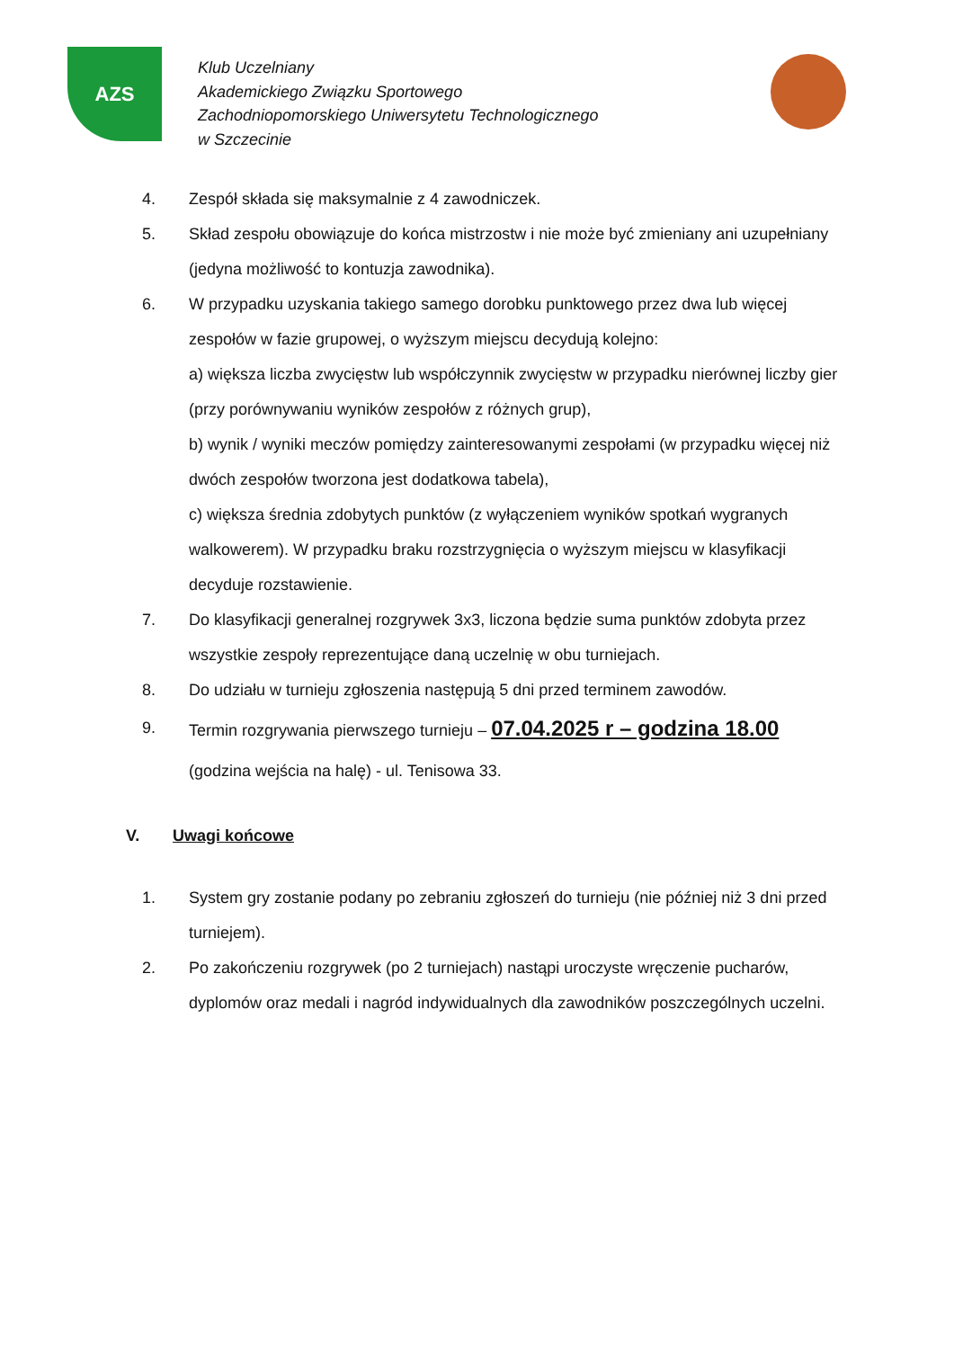AZS
Klub Uczelniany
Akademickiego Związku Sportowego
Zachodniopomorskiego Uniwersytetu Technologicznego
w Szczecinie
4. Zespół składa się maksymalnie z 4 zawodniczek.
5. Skład zespołu obowiązuje do końca mistrzostw i nie może być zmieniany ani uzupełniany (jedyna możliwość to kontuzja zawodnika).
6. W przypadku uzyskania takiego samego dorobku punktowego przez dwa lub więcej zespołów w fazie grupowej, o wyższym miejscu decydują kolejno:
a) większa liczba zwycięstw lub współczynnik zwycięstw w przypadku nierównej liczby gier (przy porównywaniu wyników zespołów z różnych grup),
b) wynik / wyniki meczów pomiędzy zainteresowanymi zespołami (w przypadku więcej niż dwóch zespołów tworzona jest dodatkowa tabela),
c) większa średnia zdobytych punktów (z wyłączeniem wyników spotkań wygranych walkowerem). W przypadku braku rozstrzygnięcia o wyższym miejscu w klasyfikacji decyduje rozstawienie.
7. Do klasyfikacji generalnej rozgrywek 3x3, liczona będzie suma punktów zdobyta przez wszystkie zespoły reprezentujące daną uczelnię w obu turniejach.
8. Do udziału w turnieju zgłoszenia następują 5 dni przed terminem zawodów.
9. Termin rozgrywania pierwszego turnieju – 07.04.2025 r – godzina 18.00
(godzina wejścia na halę) - ul. Tenisowa 33.
V. Uwagi końcowe
1. System gry zostanie podany po zebraniu zgłoszeń do turnieju (nie później niż 3 dni przed turniejem).
2. Po zakończeniu rozgrywek (po 2 turniejach) nastąpi uroczyste wręczenie pucharów, dyplomów oraz medali i nagród indywidualnych dla zawodników poszczególnych uczelni.